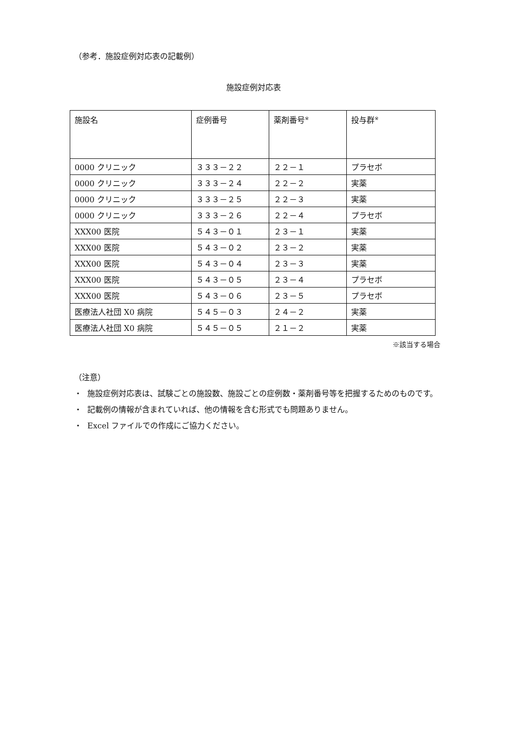（参考．施設症例対応表の記載例）
施設症例対応表
| 施設名 | 症例番号 | 薬剤番号<sup>※</sup> | 投与群<sup>※</sup> |
| --- | --- | --- | --- |
| 0000 クリニック | ３３３－２２ | ２２－１ | プラセボ |
| 0000 クリニック | ３３３－２４ | ２２－２ | 実薬 |
| 0000 クリニック | ３３３－２５ | ２２－３ | 実薬 |
| 0000 クリニック | ３３３－２６ | ２２－４ | プラセボ |
| XXX00 医院 | ５４３－０１ | ２３－１ | 実薬 |
| XXX00 医院 | ５４３－０２ | ２３－２ | 実薬 |
| XXX00 医院 | ５４３－０４ | ２３－３ | 実薬 |
| XXX00 医院 | ５４３－０５ | ２３－４ | プラセボ |
| XXX00 医院 | ５４３－０６ | ２３－５ | プラセボ |
| 医療法人社団 X0 病院 | ５４５－０３ | ２４－２ | 実薬 |
| 医療法人社団 X0 病院 | ５４５－０５ | ２１－２ | 実薬 |
※該当する場合
（注意）
・ 施設症例対応表は、試験ごとの施設数、施設ごとの症例数・薬剤番号等を把握するためのものです。
・ 記載例の情報が含まれていれば、他の情報を含む形式でも問題ありません。
・ Excel ファイルでの作成にご協力ください。